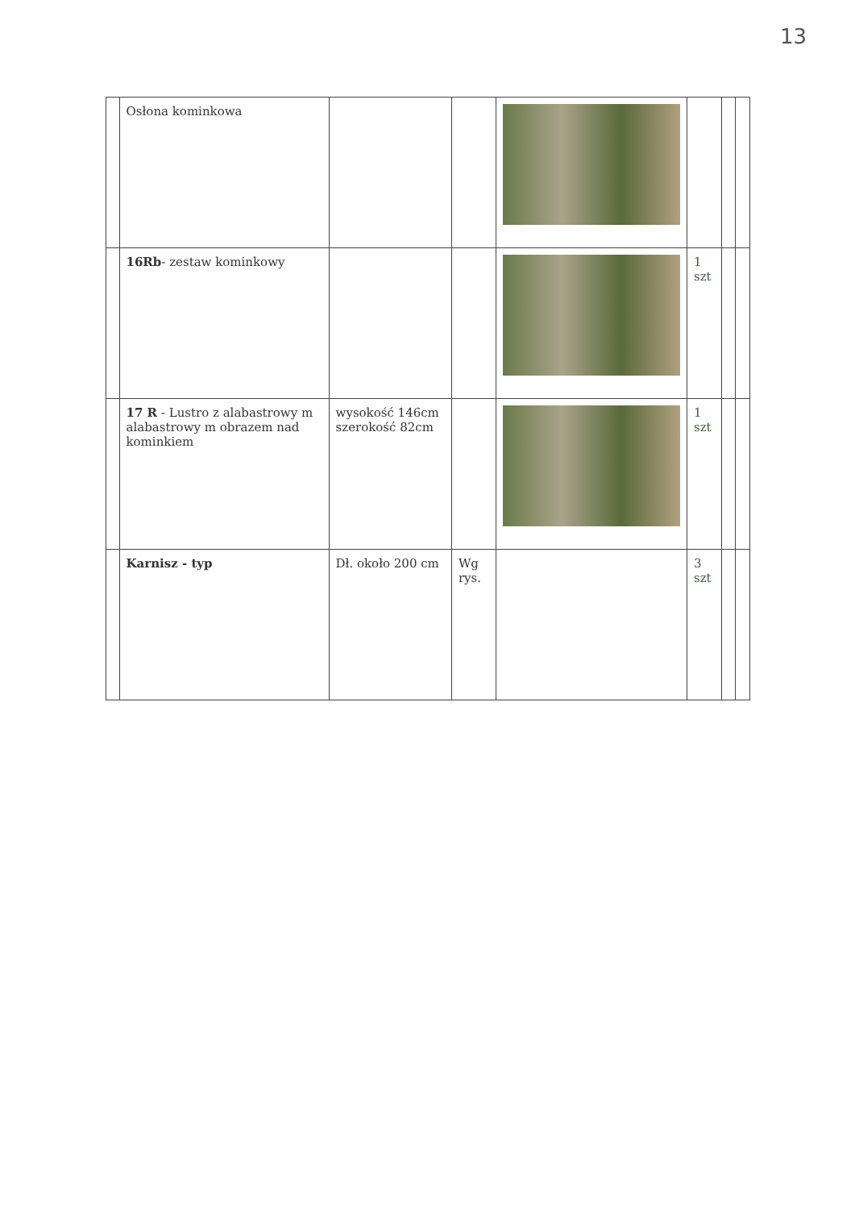13
| | Osłona kominkowa | | | | | | |
| | 16Rb - zestaw kominkowy | | | | 1 szt | | |
| | 17 R - Lustro z alabastrowy m alabastrowy m obrazem nad kominkiem | wysokość 146cm szerokość 82cm | | | 1 szt | | |
| | Karnisz - typ | Dł. około 200 cm | Wg rys. | | 3 szt | | |